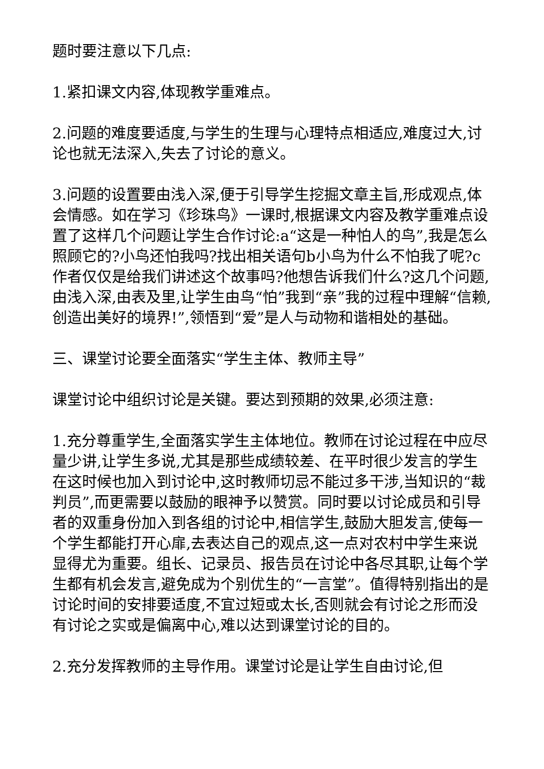题时要注意以下几点:
1.紧扣课文内容,体现教学重难点。
2.问题的难度要适度,与学生的生理与心理特点相适应,难度过大,讨论也就无法深入,失去了讨论的意义。
3.问题的设置要由浅入深,便于引导学生挖掘文章主旨,形成观点,体会情感。如在学习《珍珠鸟》一课时,根据课文内容及教学重难点设置了这样几个问题让学生合作讨论:a“这是一种怕人的鸟”,我是怎么照顾它的?小鸟还怕我吗?找出相关语句b小鸟为什么不怕我了呢?c作者仅仅是给我们讲述这个故事吗?他想告诉我们什么?这几个问题,由浅入深,由表及里,让学生由鸟“怕”我到“亲”我的过程中理解“信赖,创造出美好的境界!”,领悟到“爱”是人与动物和谐相处的基础。
三、课堂讨论要全面落实“学生主体、教师主导”
课堂讨论中组织讨论是关键。要达到预期的效果,必须注意:
1.充分尊重学生,全面落实学生主体地位。教师在讨论过程在中应尽量少讲,让学生多说,尤其是那些成绩较差、在平时很少发言的学生在这时候也加入到讨论中,这时教师切忌不能过多干涉,当知识的“裁判员”,而更需要以鼓励的眼神予以赞赏。同时要以讨论成员和引导者的双重身份加入到各组的讨论中,相信学生,鼓励大胆发言,使每一个学生都能打开心扉,去表达自己的观点,这一点对农村中学生来说显得尤为重要。组长、记录员、报告员在讨论中各尽其职,让每个学生都有机会发言,避免成为个别优生的“一言堂”。值得特别指出的是讨论时间的安排要适度,不宜过短或太长,否则就会有讨论之形而没有讨论之实或是偏离中心,难以达到课堂讨论的目的。
2.充分发挥教师的主导作用。课堂讨论是让学生自由讨论,但